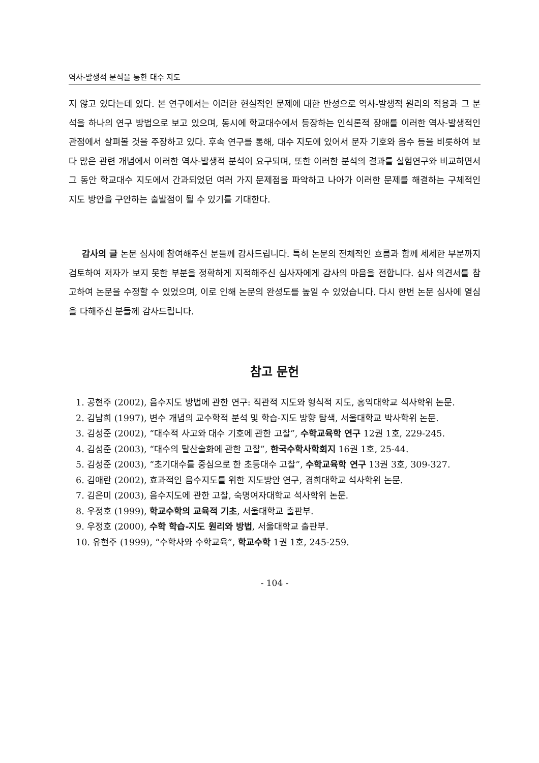역사-발생적 분석을 통한 대수 지도
지 않고 있다는데 있다. 본 연구에서는 이러한 현실적인 문제에 대한 반성으로 역사-발생적 원리의 적용과 그 분석을 하나의 연구 방법으로 보고 있으며, 동시에 학교대수에서 등장하는 인식론적 장애를 이러한 역사-발생적인 관점에서 살펴볼 것을 주장하고 있다. 후속 연구를 통해, 대수 지도에 있어서 문자 기호와 음수 등을 비롯하여 보다 많은 관련 개념에서 이러한 역사-발생적 분석이 요구되며, 또한 이러한 분석의 결과를 실험연구와 비교하면서 그 동안 학교대수 지도에서 간과되었던 여러 가지 문제점을 파악하고 나아가 이러한 문제를 해결하는 구체적인 지도 방안을 구안하는 출발점이 될 수 있기를 기대한다.
감사의 글 논문 심사에 참여해주신 분들께 감사드립니다. 특히 논문의 전체적인 흐름과 함께 세세한 부분까지 검토하여 저자가 보지 못한 부분을 정확하게 지적해주신 심사자에게 감사의 마음을 전합니다. 심사 의견서를 참고하여 논문을 수정할 수 있었으며, 이로 인해 논문의 완성도를 높일 수 있었습니다. 다시 한번 논문 심사에 열심을 다해주신 분들께 감사드립니다.
참고 문헌
1. 공현주 (2002), 음수지도 방법에 관한 연구: 직관적 지도와 형식적 지도, 홍익대학교 석사학위 논문.
2. 김남희 (1997), 변수 개념의 교수학적 분석 및 학습-지도 방향 탐색, 서울대학교 박사학위 논문.
3. 김성준 (2002), “대수적 사고와 대수 기호에 관한 고찰”, 수학교육학 연구 12권 1호, 229-245.
4. 김성준 (2003), “대수의 탈산술화에 관한 고찰”, 한국수학사학회지 16권 1호, 25-44.
5. 김성준 (2003), “초기대수를 중심으로 한 초등대수 고찰”, 수학교육학 연구 13권 3호, 309-327.
6. 김애란 (2002), 효과적인 음수지도를 위한 지도방안 연구, 경희대학교 석사학위 논문.
7. 김은미 (2003), 음수지도에 관한 고찰, 숙명여자대학교 석사학위 논문.
8. 우정호 (1999), 학교수학의 교육적 기초, 서울대학교 출판부.
9. 우정호 (2000), 수학 학습-지도 원리와 방법, 서울대학교 출판부.
10. 유현주 (1999), “수학사와 수학교육”, 학교수학 1권 1호, 245-259.
- 104 -